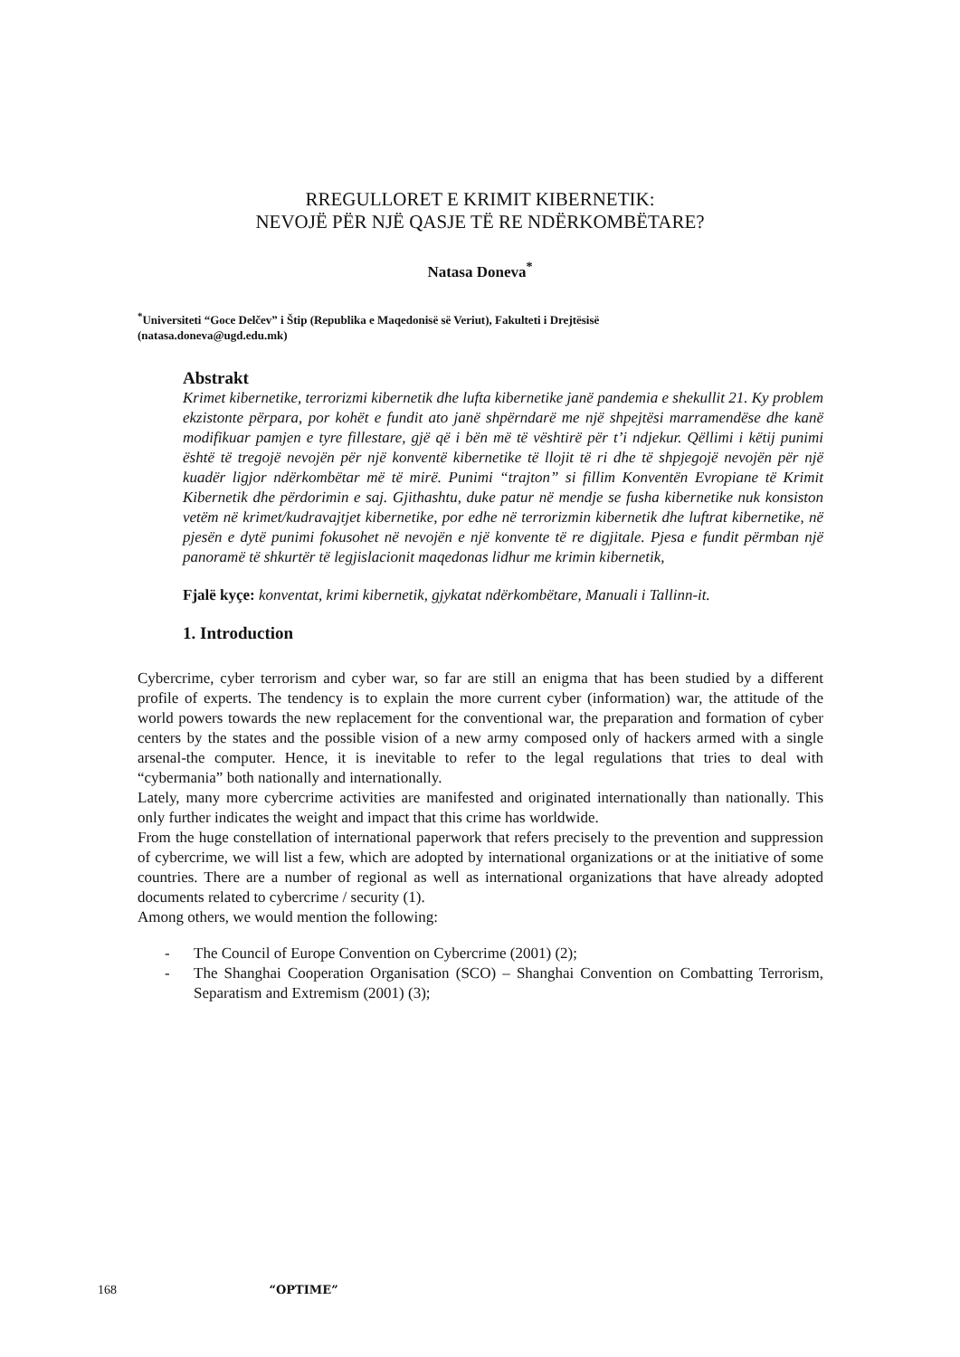RREGULLORET E KRIMIT KIBERNETIK:
NEVOJË PËR NJË QASJE TË RE NDËRKOMBËTARE?
Natasa Doneva<sup>*</sup>
<sup>*</sup> Universiteti “Goce Delčev” i Štip (Republika e Maqedonisë së Veriut), Fakulteti i Drejtësisë
(natasa.doneva@ugd.edu.mk)
Abstrakt
Krimet kibernetike, terrorizmi kibernetik dhe lufta kibernetike janë pandemia e shekullit 21. Ky problem ekzistonte përpara, por kohët e fundit ato janë shpërndarë me një shpejtësi marramendëse dhe kanë modifikuar pamjen e tyre fillestare, gjë që i bën më të vështirë për t’i ndjekur. Qëllimi i këtij punimi është të tregojë nevojën për një konventë kibernetike të llojit të ri dhe të shpjegojë nevojën për një kuadër ligjor ndërkombëtar më të mirë. Punimi “trajton” si fillim Konventën Evropiane të Krimit Kibernetik dhe përdorimin e saj. Gjithashtu, duke patur në mendje se fusha kibernetike nuk konsiston vetëm në krimet/kudravajtjet kibernetike, por edhe në terrorizmin kibernetik dhe luftrat kibernetike, në pjesën e dytë punimi fokusohet në nevojën e një konvente të re digjitale. Pjesa e fundit përmban një panoramë të shkurtër të legjislacionit maqedonas lidhur me krimin kibernetik,
Fjalë kyçe: konventat, krimi kibernetik, gjykatat ndërkombëtare, Manuali i Tallinn-it.
1. Introduction
Cybercrime, cyber terrorism and cyber war, so far are still an enigma that has been studied by a different profile of experts. The tendency is to explain the more current cyber (information) war, the attitude of the world powers towards the new replacement for the conventional war, the preparation and formation of cyber centers by the states and the possible vision of a new army composed only of hackers armed with a single arsenal-the computer. Hence, it is inevitable to refer to the legal regulations that tries to deal with “cybermania” both nationally and internationally.
Lately, many more cybercrime activities are manifested and originated internationally than nationally. This only further indicates the weight and impact that this crime has worldwide.
From the huge constellation of international paperwork that refers precisely to the prevention and suppression of cybercrime, we will list a few, which are adopted by international organizations or at the initiative of some countries. There are a number of regional as well as international organizations that have already adopted documents related to cybercrime / security (1).
Among others, we would mention the following:
- The Council of Europe Convention on Cybercrime (2001) (2);
- The Shanghai Cooperation Organisation (SCO) – Shanghai Convention on Combatting Terrorism, Separatism and Extremism (2001) (3);
168 “OPTIME”